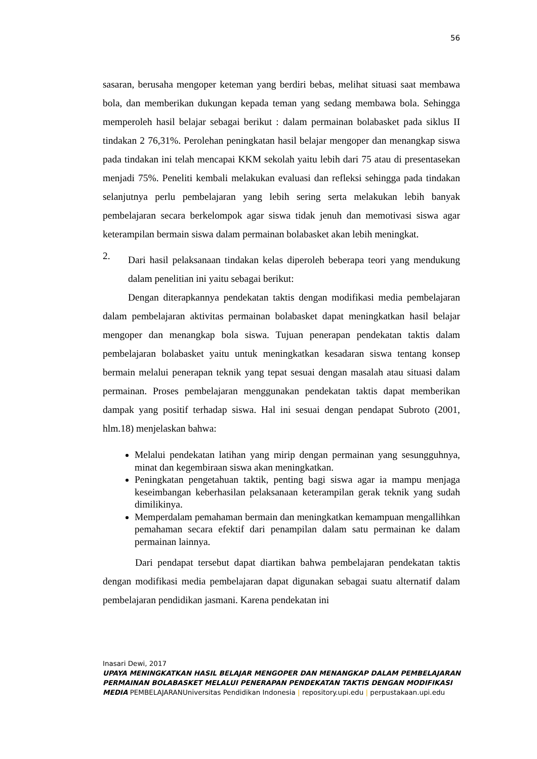56
sasaran, berusaha mengoper keteman yang berdiri bebas, melihat situasi saat membawa bola, dan memberikan dukungan kepada teman yang sedang membawa bola. Sehingga memperoleh hasil belajar sebagai berikut : dalam permainan bolabasket pada siklus II tindakan 2 76,31%. Perolehan peningkatan hasil belajar mengoper dan menangkap siswa pada tindakan ini telah mencapai KKM sekolah yaitu lebih dari 75 atau di presentasekan menjadi 75%. Peneliti kembali melakukan evaluasi dan refleksi sehingga pada tindakan selanjutnya perlu pembelajaran yang lebih sering serta melakukan lebih banyak pembelajaran secara berkelompok agar siswa tidak jenuh dan memotivasi siswa agar keterampilan bermain siswa dalam permainan bolabasket akan lebih meningkat.
2.
Dari hasil pelaksanaan tindakan kelas diperoleh beberapa teori yang mendukung dalam penelitian ini yaitu sebagai berikut:
Dengan diterapkannya pendekatan taktis dengan modifikasi media pembelajaran dalam pembelajaran aktivitas permainan bolabasket dapat meningkatkan hasil belajar mengoper dan menangkap bola siswa. Tujuan penerapan pendekatan taktis dalam pembelajaran bolabasket yaitu untuk meningkatkan kesadaran siswa tentang konsep bermain melalui penerapan teknik yang tepat sesuai dengan masalah atau situasi dalam permainan. Proses pembelajaran menggunakan pendekatan taktis dapat memberikan dampak yang positif terhadap siswa. Hal ini sesuai dengan pendapat Subroto (2001, hlm.18) menjelaskan bahwa:
Melalui pendekatan latihan yang mirip dengan permainan yang sesungguhnya, minat dan kegembiraan siswa akan meningkatkan.
Peningkatan pengetahuan taktik, penting bagi siswa agar ia mampu menjaga keseimbangan keberhasilan pelaksanaan keterampilan gerak teknik yang sudah dimilikinya.
Memperdalam pemahaman bermain dan meningkatkan kemampuan mengallihkan pemahaman secara efektif dari penampilan dalam satu permainan ke dalam permainan lainnya.
Dari pendapat tersebut dapat diartikan bahwa pembelajaran pendekatan taktis dengan modifikasi media pembelajaran dapat digunakan sebagai suatu alternatif dalam pembelajaran pendidikan jasmani. Karena pendekatan ini
Inasari Dewi, 2017
UPAYA MENINGKATKAN HASIL BELAJAR MENGOPER DAN MENANGKAP DALAM PEMBELAJARAN PERMAINAN BOLABASKET MELALUI PENERAPAN PENDEKATAN TAKTIS DENGAN MODIFIKASI MEDIA PEMBELAJARANUniversitas Pendidikan Indonesia | repository.upi.edu | perpustakaan.upi.edu